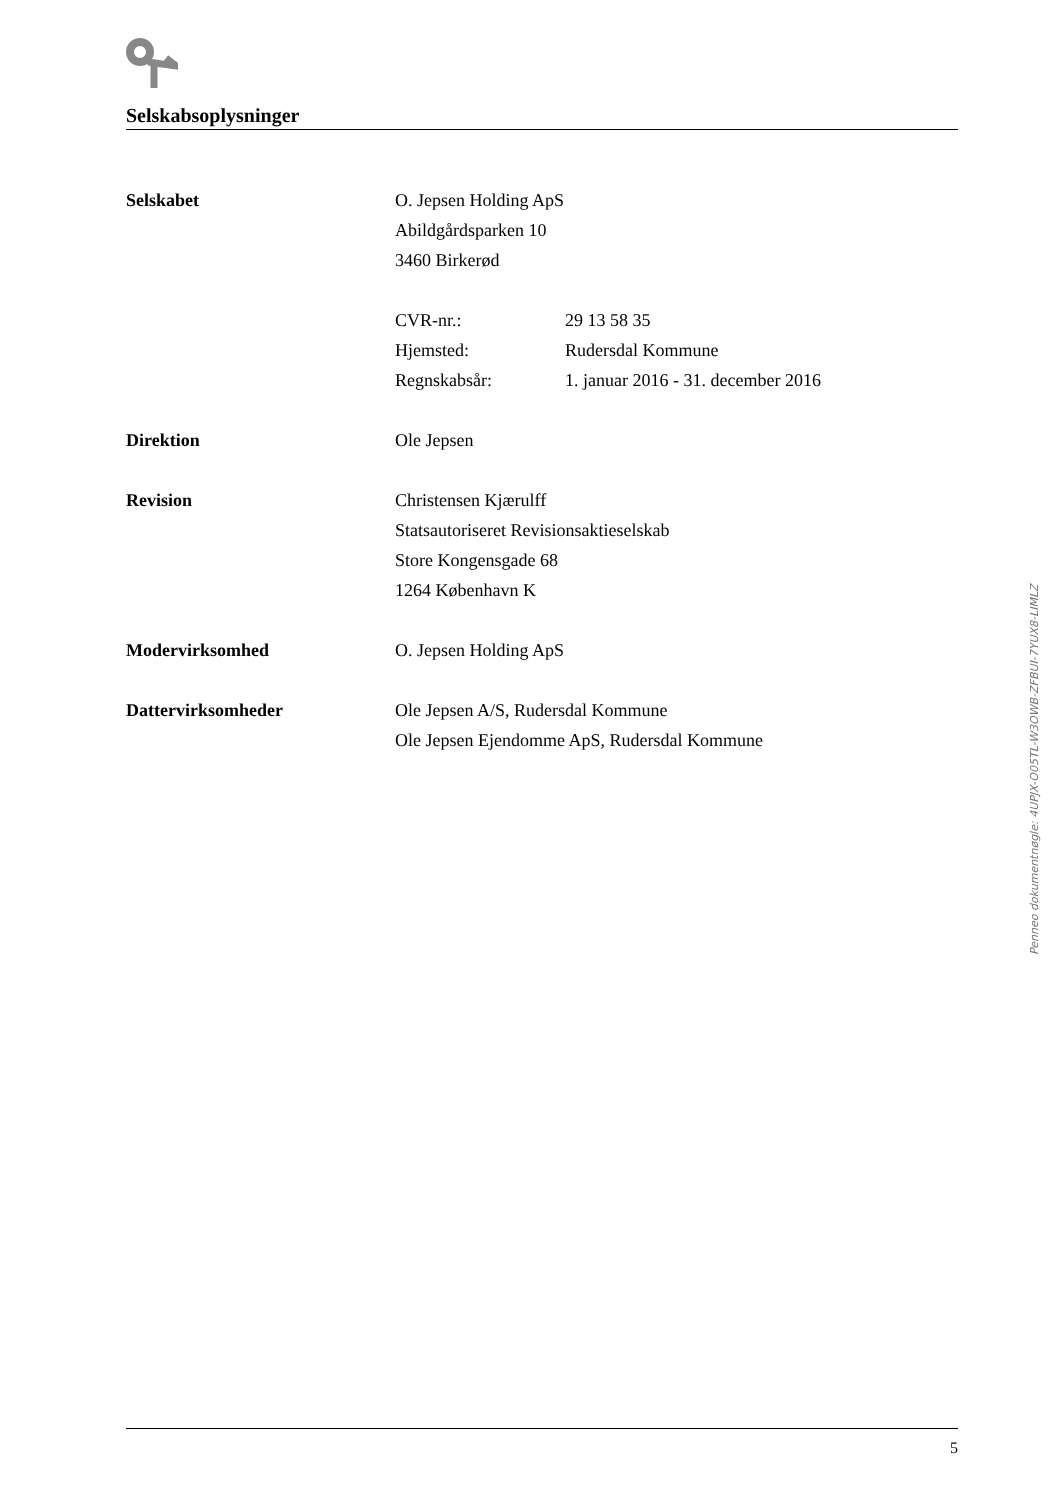Selskabsoplysninger
Selskabet O. Jepsen Holding ApS
Abildgårdsparken 10
3460 Birkerød
CVR-nr.: 29 13 58 35
Hjemsted: Rudersdal Kommune
Regnskabsår: 1. januar 2016 - 31. december 2016
Direktion Ole Jepsen
Revision Christensen Kjærulff
Statsautoriseret Revisionsaktieselskab
Store Kongensgade 68
1264 København K
Modervirksomhed O. Jepsen Holding ApS
Dattervirksomheder Ole Jepsen A/S, Rudersdal Kommune
Ole Jepsen Ejendomme ApS, Rudersdal Kommune
Penneo dokumentnøgle: 4UPJX-O05TL-W3OWB-ZFBUI-7YUX8-LIMLZ
5